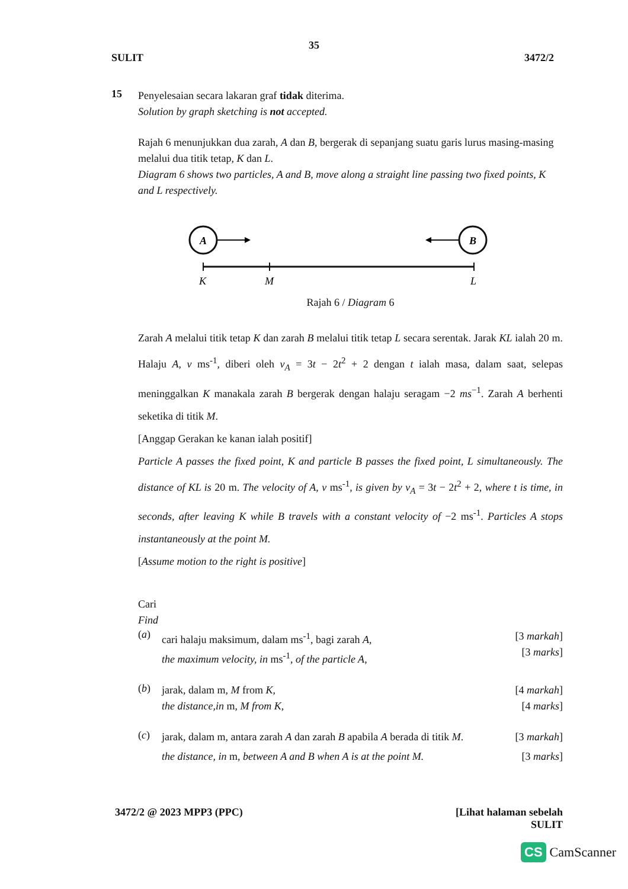35
SULIT 3472/2
15
Penyelesaian secara lakaran graf tidak diterima.
Solution by graph sketching is not accepted.
Rajah 6 menunjukkan dua zarah, A dan B, bergerak di sepanjang suatu garis lurus masing-masing melalui dua titik tetap, K dan L.
Diagram 6 shows two particles, A and B, move along a straight line passing two fixed points, K and L respectively.
A
B
K
M
L
Rajah 6 / Diagram 6
Zarah A melalui titik tetap K dan zarah B melalui titik tetap L secara serentak. Jarak KL ialah 20 m. Halaju A, v ms<sup>-1</sup>, diberi oleh v<sub>A</sub> = 3t − 2t<sup>2</sup> + 2 dengan t ialah masa, dalam saat, selepas meninggalkan K manakala zarah B bergerak dengan halaju seragam −2 ms<sup>−1</sup>. Zarah A berhenti seketika di titik M.
[Anggap Gerakan ke kanan ialah positif]
Particle A passes the fixed point, K and particle B passes the fixed point, L simultaneously. The distance of KL is 20 m. The velocity of A, v ms<sup>-1</sup>, is given by v<sub>A</sub> = 3t − 2t<sup>2</sup> + 2, where t is time, in seconds, after leaving K while B travels with a constant velocity of −2 ms<sup>-1</sup>. Particles A stops instantaneously at the point M.
[Assume motion to the right is positive]
Cari
Find
(a)
cari halaju maksimum, dalam ms<sup>-1</sup>, bagi zarah A,
the maximum velocity, in ms<sup>-1</sup>, of the particle A,
[3 markah]
[3 marks]
(b)
jarak, dalam m, M from K,
the distance,in m, M from K,
[4 markah]
[4 marks]
(c)
jarak, dalam m, antara zarah A dan zarah B apabila A berada di titik M.
the distance, in m, between A and B when A is at the point M.
[3 markah]
[3 marks]
3472/2 @ 2023 MPP3 (PPC) [Lihat halaman sebelah
SULIT
CS CamScanner